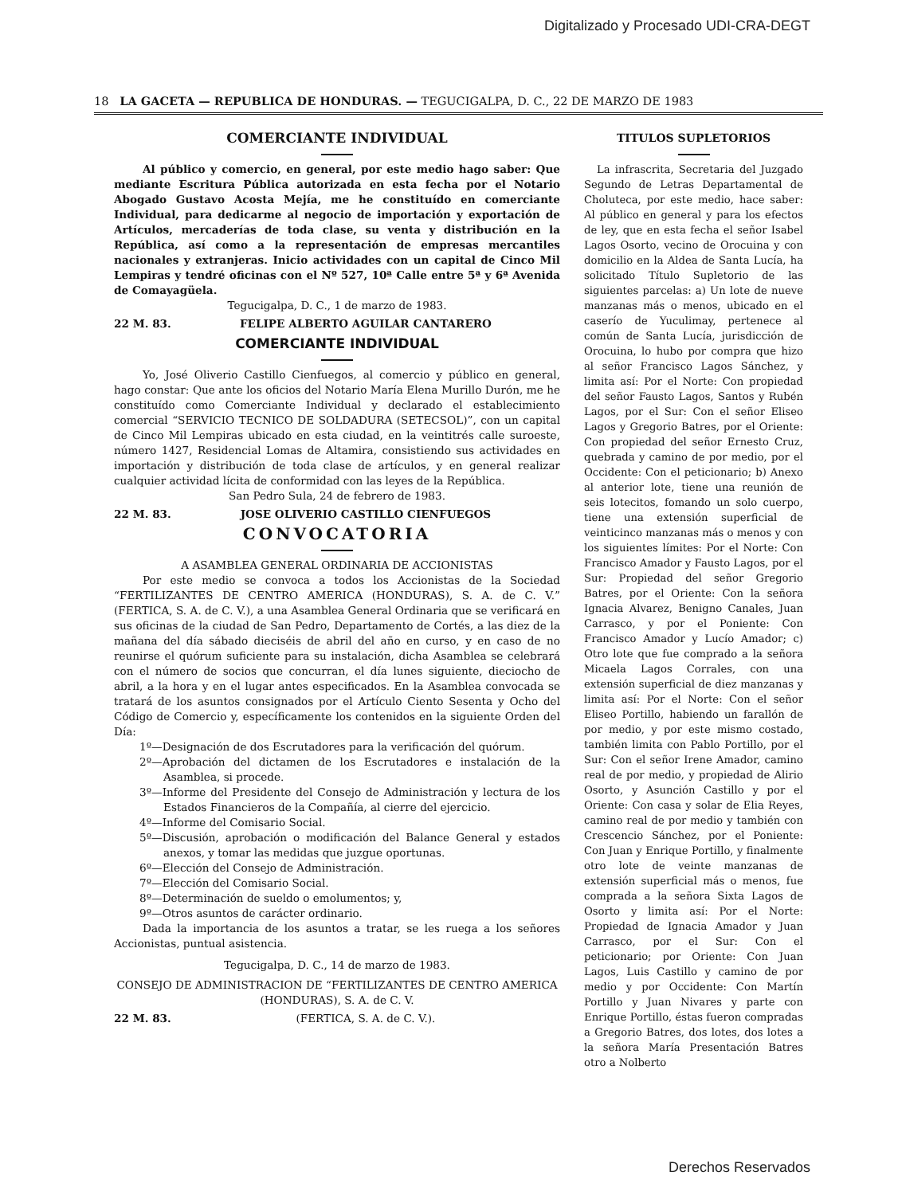Digitalizado y Procesado UDI-CRA-DEGT
18 LA GACETA — REPUBLICA DE HONDURAS. — TEGUCIGALPA, D. C., 22 DE MARZO DE 1983
COMERCIANTE INDIVIDUAL
Al público y comercio, en general, por este medio hago saber: Que mediante Escritura Pública autorizada en esta fecha por el Notario Abogado Gustavo Acosta Mejía, me he constituído en comerciante Individual, para dedicarme al negocio de importación y exportación de Artículos, mercaderías de toda clase, su venta y distribución en la República, así como a la representación de empresas mercantiles nacionales y extranjeras. Inicio actividades con un capital de Cinco Mil Lempiras y tendré oficinas con el Nº 527, 10ª Calle entre 5ª y 6ª Avenida de Comayagüela.
Tegucigalpa, D. C., 1 de marzo de 1983.
22 M. 83. FELIPE ALBERTO AGUILAR CANTARERO
COMERCIANTE INDIVIDUAL
Yo, José Oliverio Castillo Cienfuegos, al comercio y público en general, hago constar: Que ante los oficios del Notario María Elena Murillo Durón, me he constituído como Comerciante Individual y declarado el establecimiento comercial “SERVICIO TECNICO DE SOLDADURA (SETECSOL)”, con un capital de Cinco Mil Lempiras ubicado en esta ciudad, en la veintitrés calle suroeste, número 1427, Residencial Lomas de Altamira, consistiendo sus actividades en importación y distribución de toda clase de artículos, y en general realizar cualquier actividad lícita de conformidad con las leyes de la República.
San Pedro Sula, 24 de febrero de 1983.
22 M. 83. JOSE OLIVERIO CASTILLO CIENFUEGOS
CONVOCATORIA
A ASAMBLEA GENERAL ORDINARIA DE ACCIONISTAS
Por este medio se convoca a todos los Accionistas de la Sociedad “FERTILIZANTES DE CENTRO AMERICA (HONDURAS), S. A. de C. V.” (FERTICA, S. A. de C. V.), a una Asamblea General Ordinaria que se verificará en sus oficinas de la ciudad de San Pedro, Departamento de Cortés, a las diez de la mañana del día sábado dieciséis de abril del año en curso, y en caso de no reunirse el quórum suficiente para su instalación, dicha Asamblea se celebrará con el número de socios que concurran, el día lunes siguiente, dieciocho de abril, a la hora y en el lugar antes especificados. En la Asamblea convocada se tratará de los asuntos consignados por el Artículo Ciento Sesenta y Ocho del Código de Comercio y, específicamente los contenidos en la siguiente Orden del Día:
1º—Designación de dos Escrutadores para la verificación del quórum.
2º—Aprobación del dictamen de los Escrutadores e instalación de la Asamblea, si procede.
3º—Informe del Presidente del Consejo de Administración y lectura de los Estados Financieros de la Compañía, al cierre del ejercicio.
4º—Informe del Comisario Social.
5º—Discusión, aprobación o modificación del Balance General y estados anexos, y tomar las medidas que juzgue oportunas.
6º—Elección del Consejo de Administración.
7º—Elección del Comisario Social.
8º—Determinación de sueldo o emolumentos; y,
9º—Otros asuntos de carácter ordinario.
Dada la importancia de los asuntos a tratar, se les ruega a los señores Accionistas, puntual asistencia.
Tegucigalpa, D. C., 14 de marzo de 1983.
CONSEJO DE ADMINISTRACION DE “FERTILIZANTES DE CENTRO AMERICA (HONDURAS), S. A. de C. V.
22 M. 83. (FERTICA, S. A. de C. V.).
TITULOS SUPLETORIOS
La infrascrita, Secretaria del Juzgado Segundo de Letras Departamental de Choluteca, por este medio, hace saber: Al público en general y para los efectos de ley, que en esta fecha el señor Isabel Lagos Osorto, vecino de Orocuina y con domicilio en la Aldea de Santa Lucía, ha solicitado Título Supletorio de las siguientes parcelas: a) Un lote de nueve manzanas más o menos, ubicado en el caserío de Yuculimay, pertenece al común de Santa Lucía, jurisdicción de Orocuina, lo hubo por compra que hizo al señor Francisco Lagos Sánchez, y limita así: Por el Norte: Con propiedad del señor Fausto Lagos, Santos y Rubén Lagos, por el Sur: Con el señor Eliseo Lagos y Gregorio Batres, por el Oriente: Con propiedad del señor Ernesto Cruz, quebrada y camino de por medio, por el Occidente: Con el peticionario; b) Anexo al anterior lote, tiene una reunión de seis lotecitos, fomando un solo cuerpo, tiene una extensión superficial de veinticinco manzanas más o menos y con los siguientes límites: Por el Norte: Con Francisco Amador y Fausto Lagos, por el Sur: Propiedad del señor Gregorio Batres, por el Oriente: Con la señora Ignacia Alvarez, Benigno Canales, Juan Carrasco, y por el Poniente: Con Francisco Amador y Lucío Amador; c) Otro lote que fue comprado a la señora Micaela Lagos Corrales, con una extensión superficial de diez manzanas y limita así: Por el Norte: Con el señor Eliseo Portillo, habiendo un farallón de por medio, y por este mismo costado, también limita con Pablo Portillo, por el Sur: Con el señor Irene Amador, camino real de por medio, y propiedad de Alirio Osorto, y Asunción Castillo y por el Oriente: Con casa y solar de Elia Reyes, camino real de por medio y también con Crescencio Sánchez, por el Poniente: Con Juan y Enrique Portillo, y finalmente otro lote de veinte manzanas de extensión superficial más o menos, fue comprada a la señora Sixta Lagos de Osorto y limita así: Por el Norte: Propiedad de Ignacia Amador y Juan Carrasco, por el Sur: Con el peticionario; por Oriente: Con Juan Lagos, Luis Castillo y camino de por medio y por Occidente: Con Martín Portillo y Juan Nivares y parte con Enrique Portillo, éstas fueron compradas a Gregorio Batres, dos lotes, dos lotes a la señora María Presentación Batres otro a Nolberto
Derechos Reservados